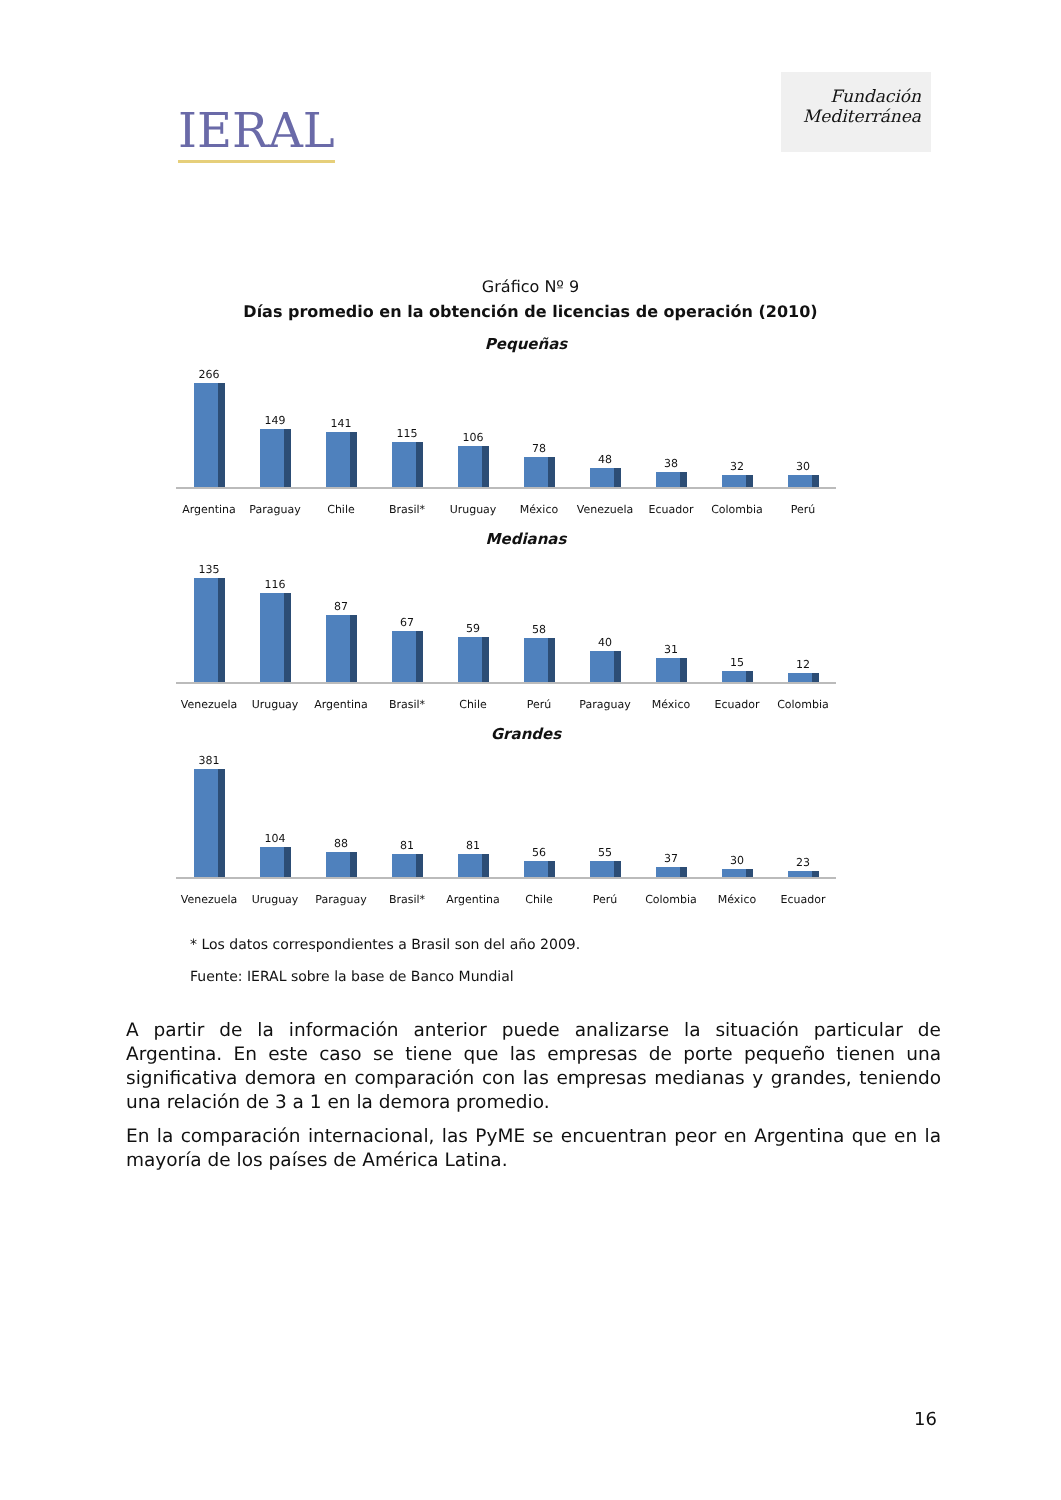IERAL
Fundación Mediterránea
Gráfico Nº 9
Días promedio en la obtención de licencias de operación (2010)
Pequeñas
266
149
141
115
106
78
48
38
32
30
Argentina Paraguay Chile Brasil* Uruguay México Venezuela Ecuador Colombia Perú
Medianas
135
116
87
67
59
58
40
31
15
12
Venezuela Uruguay Argentina Brasil* Chile Perú Paraguay México Ecuador Colombia
Grandes
381
104
88
81
81
56
55
37
30
23
Venezuela Uruguay Paraguay Brasil* Argentina Chile Perú Colombia México Ecuador
* Los datos correspondientes a Brasil son del año 2009.
Fuente: IERAL sobre la base de Banco Mundial
A partir de la información anterior puede analizarse la situación particular de Argentina. En este caso se tiene que las empresas de porte pequeño tienen una significativa demora en comparación con las empresas medianas y grandes, teniendo una relación de 3 a 1 en la demora promedio.
En la comparación internacional, las PyME se encuentran peor en Argentina que en la mayoría de los países de América Latina.
16